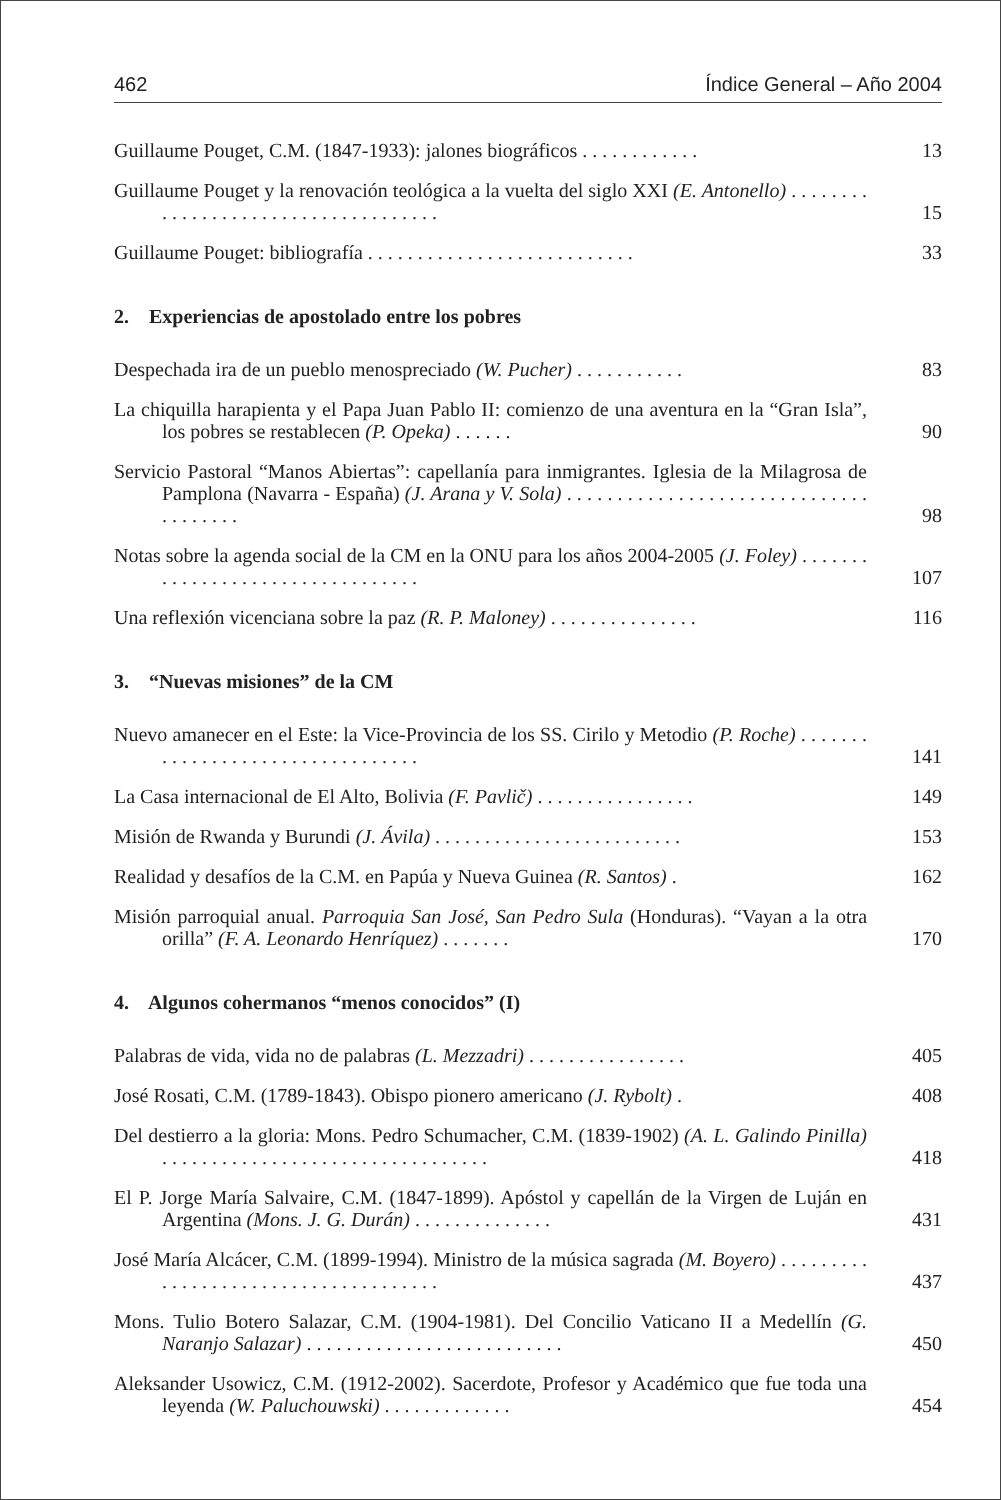462 Índice General – Año 2004
Guillaume Pouget, C.M. (1847-1933): jalones biográficos . . . . . . . . . . . .
13
Guillaume Pouget y la renovación teológica a la vuelta del siglo XXI (E. Antonello) . . . . . . . . . . . . . . . . . . . . . . . . . . . . . . . . . . . .
15
Guillaume Pouget: bibliografía . . . . . . . . . . . . . . . . . . . . . . . . . . .
33
2. Experiencias de apostolado entre los pobres
Despechada ira de un pueblo menospreciado (W. Pucher) . . . . . . . . . . .
83
La chiquilla harapienta y el Papa Juan Pablo II: comienzo de una aventura en la “Gran Isla”, los pobres se restablecen (P. Opeka) . . . . . .
90
Servicio Pastoral “Manos Abiertas”: capellanía para inmigrantes. Iglesia de la Milagrosa de Pamplona (Navarra - España) (J. Arana y V. Sola) . . . . . . . . . . . . . . . . . . . . . . . . . . . . . . . . . . . . . .
98
Notas sobre la agenda social de la CM en la ONU para los años 2004-2005 (J. Foley) . . . . . . . . . . . . . . . . . . . . . . . . . . . . . . . . .
107
Una reflexión vicenciana sobre la paz (R. P. Maloney) . . . . . . . . . . . . . . .
116
3. “Nuevas misiones” de la CM
Nuevo amanecer en el Este: la Vice-Provincia de los SS. Cirilo y Metodio (P. Roche) . . . . . . . . . . . . . . . . . . . . . . . . . . . . . . . . .
141
La Casa internacional de El Alto, Bolivia (F. Pavlič) . . . . . . . . . . . . . . . .
149
Misión de Rwanda y Burundi (J. Ávila) . . . . . . . . . . . . . . . . . . . . . . . . .
153
Realidad y desafíos de la C.M. en Papúa y Nueva Guinea (R. Santos) .
162
Misión parroquial anual. Parroquia San José, San Pedro Sula (Honduras). “Vayan a la otra orilla” (F. A. Leonardo Henríquez) . . . . . . .
170
4. Algunos cohermanos “menos conocidos” (I)
Palabras de vida, vida no de palabras (L. Mezzadri) . . . . . . . . . . . . . . . .
405
José Rosati, C.M. (1789-1843). Obispo pionero americano (J. Rybolt) .
408
Del destierro a la gloria: Mons. Pedro Schumacher, C.M. (1839-1902) (A. L. Galindo Pinilla) . . . . . . . . . . . . . . . . . . . . . . . . . . . . . . . . .
418
El P. Jorge María Salvaire, C.M. (1847-1899). Apóstol y capellán de la Virgen de Luján en Argentina (Mons. J. G. Durán) . . . . . . . . . . . . . .
431
José María Alcácer, C.M. (1899-1994). Ministro de la música sagrada (M. Boyero) . . . . . . . . . . . . . . . . . . . . . . . . . . . . . . . . . . . . .
437
Mons. Tulio Botero Salazar, C.M. (1904-1981). Del Concilio Vaticano II a Medellín (G. Naranjo Salazar) . . . . . . . . . . . . . . . . . . . . . . . . . .
450
Aleksander Usowicz, C.M. (1912-2002). Sacerdote, Profesor y Académico que fue toda una leyenda (W. Paluchouwski) . . . . . . . . . . . . .
454